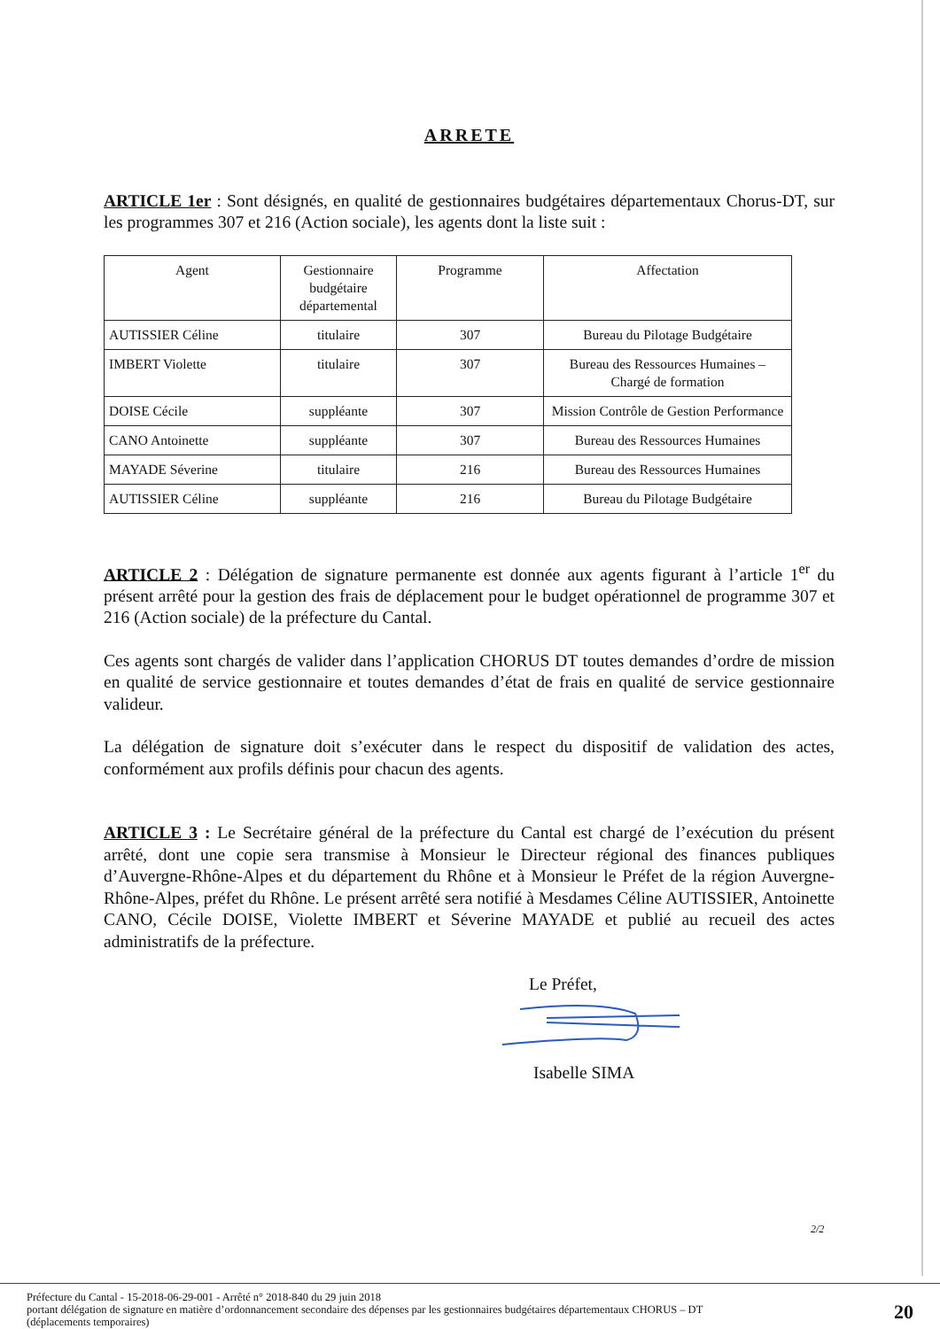ARRETE
ARTICLE 1er : Sont désignés, en qualité de gestionnaires budgétaires départementaux Chorus-DT, sur les programmes 307 et 216 (Action sociale), les agents dont la liste suit :
| Agent | Gestionnaire budgétaire départemental | Programme | Affectation |
| --- | --- | --- | --- |
| AUTISSIER Céline | titulaire | 307 | Bureau du Pilotage Budgétaire |
| IMBERT Violette | titulaire | 307 | Bureau des Ressources Humaines – Chargé de formation |
| DOISE Cécile | suppléante | 307 | Mission Contrôle de Gestion Performance |
| CANO Antoinette | suppléante | 307 | Bureau des Ressources Humaines |
| MAYADE Séverine | titulaire | 216 | Bureau des Ressources Humaines |
| AUTISSIER Céline | suppléante | 216 | Bureau du Pilotage Budgétaire |
ARTICLE 2 : Délégation de signature permanente est donnée aux agents figurant à l’article 1<sup>er</sup> du présent arrêté pour la gestion des frais de déplacement pour le budget opérationnel de programme 307 et 216 (Action sociale) de la préfecture du Cantal.
Ces agents sont chargés de valider dans l’application CHORUS DT toutes demandes d’ordre de mission en qualité de service gestionnaire et toutes demandes d’état de frais en qualité de service gestionnaire valideur.
La délégation de signature doit s’exécuter dans le respect du dispositif de validation des actes, conformément aux profils définis pour chacun des agents.
ARTICLE 3 : Le Secrétaire général de la préfecture du Cantal est chargé de l’exécution du présent arrêté, dont une copie sera transmise à Monsieur le Directeur régional des finances publiques d’Auvergne-Rhône-Alpes et du département du Rhône et à Monsieur le Préfet de la région Auvergne-Rhône-Alpes, préfet du Rhône. Le présent arrêté sera notifié à Mesdames Céline AUTISSIER, Antoinette CANO, Cécile DOISE, Violette IMBERT et Séverine MAYADE et publié au recueil des actes administratifs de la préfecture.
Le Préfet,
Isabelle SIMA
2/2
Préfecture du Cantal - 15-2018-06-29-001 - Arrêté n° 2018-840 du 29 juin 2018
portant délégation de signature en matière d’ordonnancement secondaire des dépenses par les gestionnaires budgétaires départementaux CHORUS – DT
(déplacements temporaires)
20